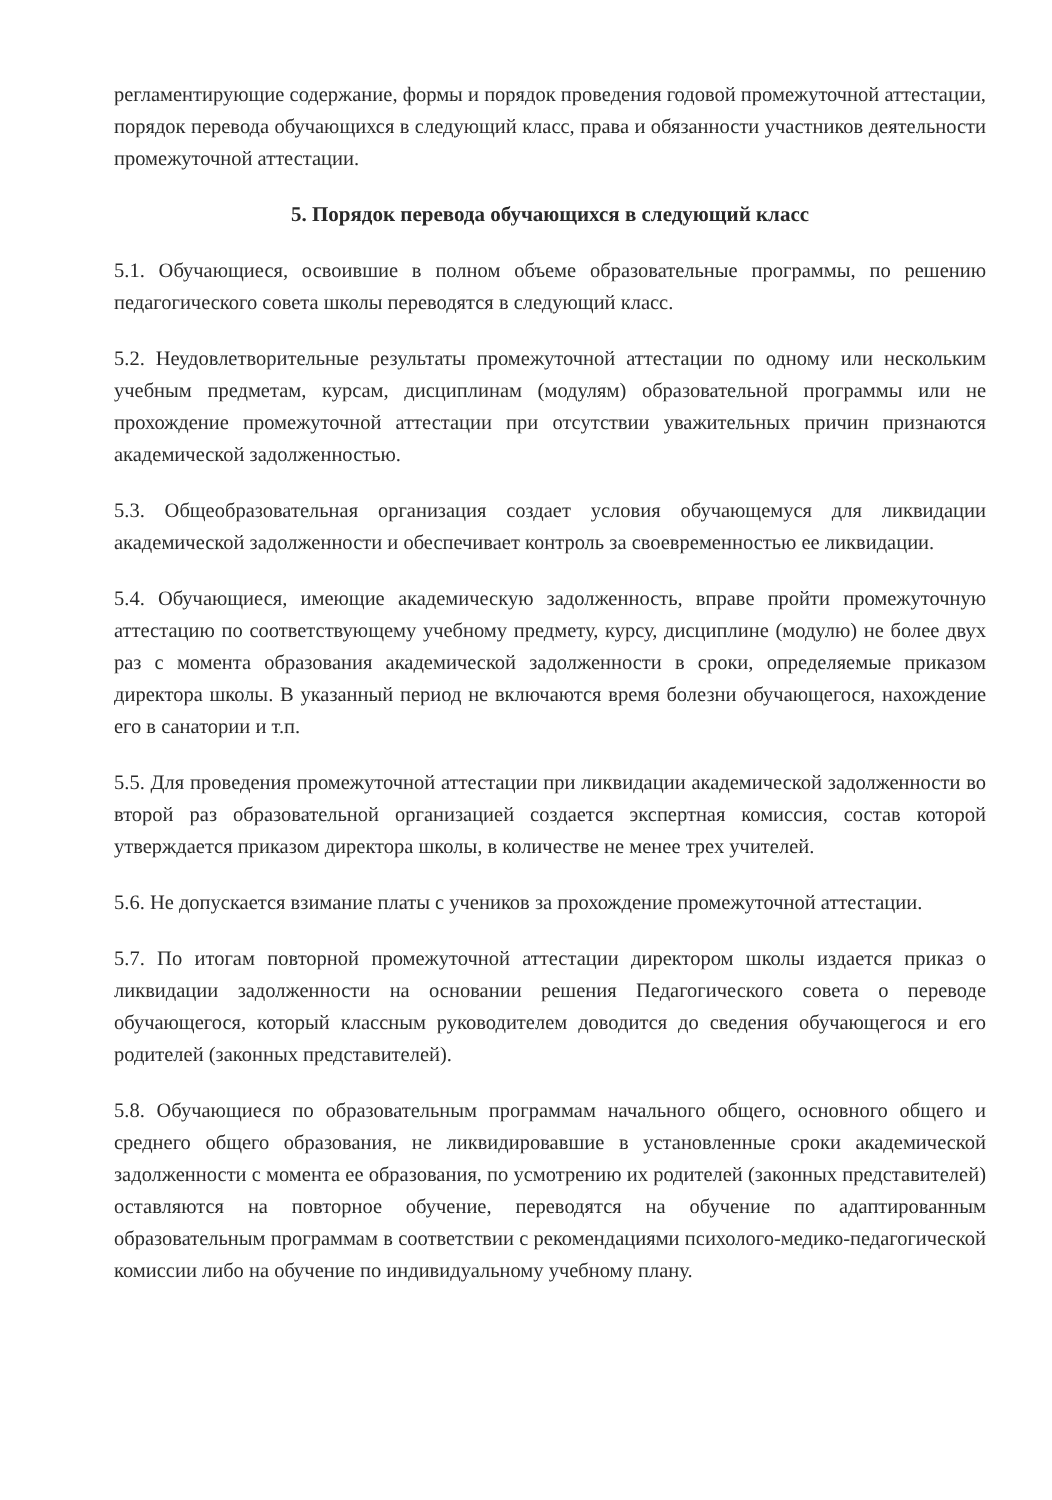регламентирующие содержание, формы и порядок проведения годовой промежуточной аттестации, порядок перевода обучающихся в следующий класс, права и обязанности участников деятельности промежуточной аттестации.
5. Порядок перевода обучающихся в следующий класс
5.1. Обучающиеся, освоившие в полном объеме образовательные программы, по решению педагогического совета школы переводятся в следующий класс.
5.2. Неудовлетворительные результаты промежуточной аттестации по одному или нескольким учебным предметам, курсам, дисциплинам (модулям) образовательной программы или не прохождение промежуточной аттестации при отсутствии уважительных причин признаются академической задолженностью.
5.3. Общеобразовательная организация создает условия обучающемуся для ликвидации академической задолженности и обеспечивает контроль за своевременностью ее ликвидации.
5.4. Обучающиеся, имеющие академическую задолженность, вправе пройти промежуточную аттестацию по соответствующему учебному предмету, курсу, дисциплине (модулю) не более двух раз с момента образования академической задолженности в сроки, определяемые приказом директора школы. В указанный период не включаются время болезни обучающегося, нахождение его в санатории и т.п.
5.5. Для проведения промежуточной аттестации при ликвидации академической задолженности во второй раз образовательной организацией создается экспертная комиссия, состав которой утверждается приказом директора школы, в количестве не менее трех учителей.
5.6. Не допускается взимание платы с учеников за прохождение промежуточной аттестации.
5.7. По итогам повторной промежуточной аттестации директором школы издается приказ о ликвидации задолженности на основании решения Педагогического совета о переводе обучающегося, который классным руководителем доводится до сведения обучающегося и его родителей (законных представителей).
5.8. Обучающиеся по образовательным программам начального общего, основного общего и среднего общего образования, не ликвидировавшие в установленные сроки академической задолженности с момента ее образования, по усмотрению их родителей (законных представителей) оставляются на повторное обучение, переводятся на обучение по адаптированным образовательным программам в соответствии с рекомендациями психолого-медико-педагогической комиссии либо на обучение по индивидуальному учебному плану.